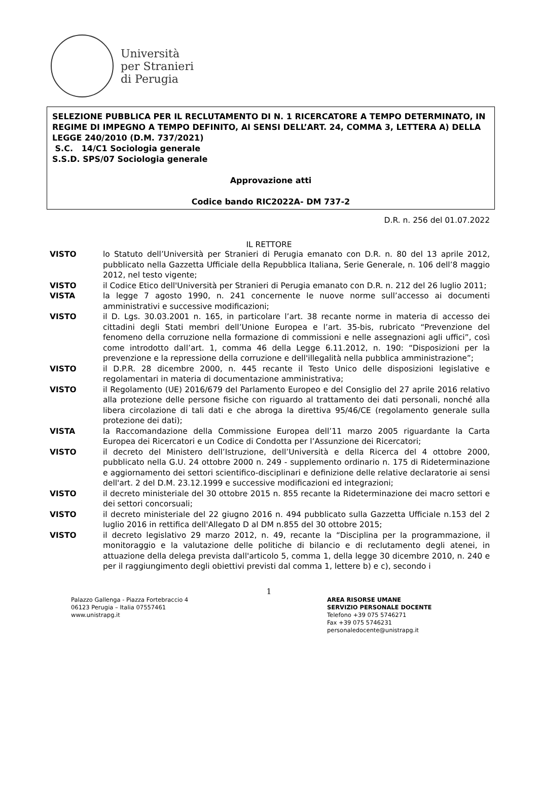Università
per Stranieri
di Perugia
SELEZIONE PUBBLICA PER IL RECLUTAMENTO DI N. 1 RICERCATORE A TEMPO DETERMINATO, IN REGIME DI IMPEGNO A TEMPO DEFINITO, AI SENSI DELL’ART. 24, COMMA 3, LETTERA A) DELLA LEGGE 240/2010 (D.M. 737/2021)
S.C. 14/C1 Sociologia generale
S.S.D. SPS/07 Sociologia generale
Approvazione atti
Codice bando RIC2022A- DM 737-2
D.R. n. 256 del 01.07.2022
IL RETTORE
VISTO lo Statuto dell’Università per Stranieri di Perugia emanato con D.R. n. 80 del 13 aprile 2012, pubblicato nella Gazzetta Ufficiale della Repubblica Italiana, Serie Generale, n. 106 dell’8 maggio 2012, nel testo vigente;
VISTO il Codice Etico dell'Università per Stranieri di Perugia emanato con D.R. n. 212 del 26 luglio 2011;
VISTA la legge 7 agosto 1990, n. 241 concernente le nuove norme sull’accesso ai documenti amministrativi e successive modificazioni;
VISTO il D. Lgs. 30.03.2001 n. 165, in particolare l’art. 38 recante norme in materia di accesso dei cittadini degli Stati membri dell’Unione Europea e l’art. 35-bis, rubricato “Prevenzione del fenomeno della corruzione nella formazione di commissioni e nelle assegnazioni agli uffici”, così come introdotto dall’art. 1, comma 46 della Legge 6.11.2012, n. 190: “Disposizioni per la prevenzione e la repressione della corruzione e dell'illegalità nella pubblica amministrazione”;
VISTO il D.P.R. 28 dicembre 2000, n. 445 recante il Testo Unico delle disposizioni legislative e regolamentari in materia di documentazione amministrativa;
VISTO il Regolamento (UE) 2016/679 del Parlamento Europeo e del Consiglio del 27 aprile 2016 relativo alla protezione delle persone fisiche con riguardo al trattamento dei dati personali, nonché alla libera circolazione di tali dati e che abroga la direttiva 95/46/CE (regolamento generale sulla protezione dei dati);
VISTA la Raccomandazione della Commissione Europea dell’11 marzo 2005 riguardante la Carta Europea dei Ricercatori e un Codice di Condotta per l’Assunzione dei Ricercatori;
VISTO il decreto del Ministero dell’Istruzione, dell’Università e della Ricerca del 4 ottobre 2000, pubblicato nella G.U. 24 ottobre 2000 n. 249 - supplemento ordinario n. 175 di Rideterminazione e aggiornamento dei settori scientifico-disciplinari e definizione delle relative declaratorie ai sensi dell'art. 2 del D.M. 23.12.1999 e successive modificazioni ed integrazioni;
VISTO il decreto ministeriale del 30 ottobre 2015 n. 855 recante la Rideterminazione dei macro settori e dei settori concorsuali;
VISTO il decreto ministeriale del 22 giugno 2016 n. 494 pubblicato sulla Gazzetta Ufficiale n.153 del 2 luglio 2016 in rettifica dell'Allegato D al DM n.855 del 30 ottobre 2015;
VISTO il decreto legislativo 29 marzo 2012, n. 49, recante la “Disciplina per la programmazione, il monitoraggio e la valutazione delle politiche di bilancio e di reclutamento degli atenei, in attuazione della delega prevista dall'articolo 5, comma 1, della legge 30 dicembre 2010, n. 240 e per il raggiungimento degli obiettivi previsti dal comma 1, lettere b) e c), secondo i
1
Palazzo Gallenga - Piazza Fortebraccio 4
06123 Perugia – Italia 07557461
www.unistrapg.it
AREA RISORSE UMANE
SERVIZIO PERSONALE DOCENTE
Telefono +39 075 5746271
Fax +39 075 5746231
personaledocente@unistrapg.it